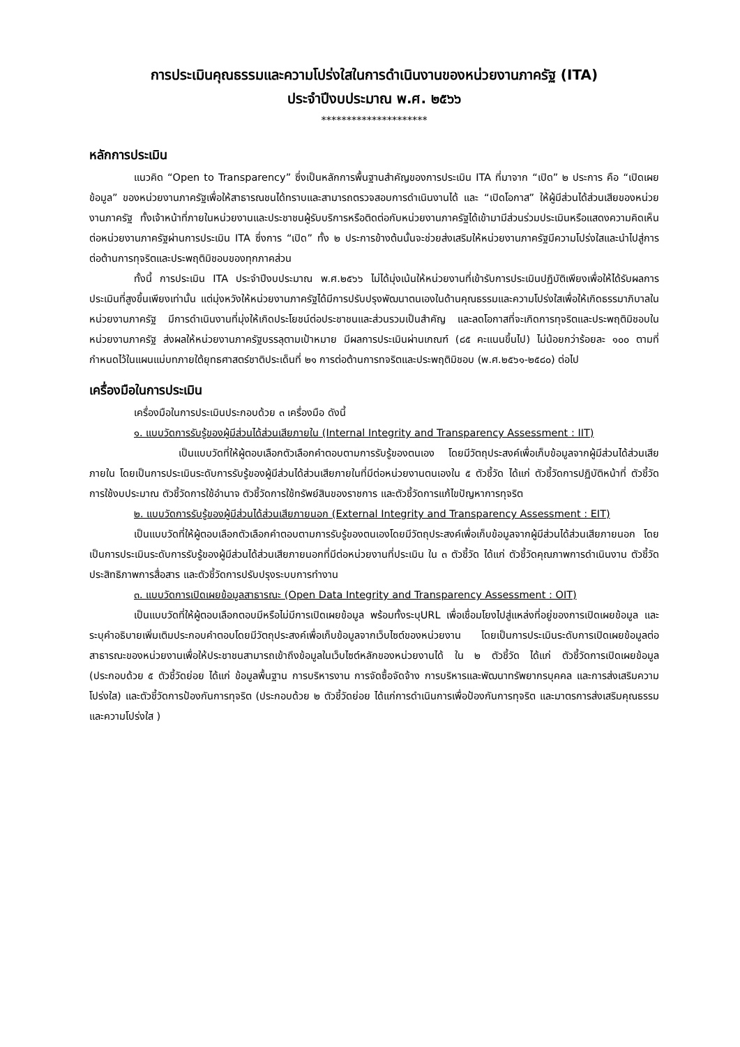การประเมินคุณธรรมและความโปร่งใสในการดำเนินงานของหน่วยงานภาครัฐ (ITA)
ประจำปีงบประมาณ พ.ศ. ๒๕๖๖
*********************
หลักการประเมิน
แนวคิด “Open to Transparency” ซึ่งเป็นหลักการพื้นฐานสำคัญของการประเมิน ITA ที่มาจาก “เปิด” ๒ ประการ คือ “เปิดเผยข้อมูล” ของหน่วยงานภาครัฐเพื่อให้สาธารณชนได้ทราบและสามารถตรวจสอบการดำเนินงานได้ และ “เปิดโอกาส” ให้ผู้มีส่วนได้ส่วนเสียของหน่วยงานภาครัฐ ทั้งเจ้าหน้าที่ภายในหน่วยงานและประชาชนผู้รับบริการหรือติดต่อกับหน่วยงานภาครัฐได้เข้ามามีส่วนร่วมประเมินหรือแสดงความคิดเห็นต่อหน่วยงานภาครัฐผ่านการประเมิน ITA ซึ่งการ “เปิด” ทั้ง ๒ ประการข้างต้นนั้นจะช่วยส่งเสริมให้หน่วยงานภาครัฐมีความโปร่งใสและนำไปสู่การต่อต้านการทุจริตและประพฤติมิชอบของทุกภาคส่วน
ทั้งนี้ การประเมิน ITA ประจำปีงบประมาณ พ.ศ.๒๕๖๖ ไม่ได้มุ่งเน้นให้หน่วยงานที่เข้ารับการประเมินปฏิบัติเพียงเพื่อให้ได้รับผลการประเมินที่สูงขึ้นเพียงเท่านั้น แต่มุ่งหวังให้หน่วยงานภาครัฐได้มีการปรับปรุงพัฒนาตนเองในด้านคุณธรรมและความโปร่งใสเพื่อให้เกิดธรรมาภิบาลในหน่วยงานภาครัฐ มีการดำเนินงานที่มุ่งให้เกิดประโยชน์ต่อประชาชนและส่วนรวมเป็นสำคัญ และลดโอกาสที่จะเกิดการทุจริตและประพฤติมิชอบในหน่วยงานภาครัฐ ส่งผลให้หน่วยงานภาครัฐบรรลุตามเป้าหมาย มีผลการประเมินผ่านเกณฑ์ (๘๕ คะแนนขึ้นไป) ไม่น้อยกว่าร้อยละ ๑๐๐ ตามที่กำหนดไว้ในแผนแม่บทภายใต้ยุทธศาสตร์ชาติประเด็นที่ ๒๑ การต่อต้านการทจริตและประพฤติมิชอบ (พ.ศ.๒๕๖๑-๒๕๘๐) ต่อไป
เครื่องมือในการประเมิน
เครื่องมือในการประเมินประกอบด้วย ๓ เครื่องมือ ดังนี้
๑. แบบวัดการรับรู้ของผู้มีส่วนได้ส่วนเสียภายใน (Internal Integrity and Transparency Assessment : IIT)
เป็นแบบวัดที่ให้ผู้ตอบเลือกตัวเลือกคำตอบตามการรับรู้ของตนเอง โดยมีวัตถุประสงค์เพื่อเก็บข้อมูลจากผู้มีส่วนได้ส่วนเสียภายใน โดยเป็นการประเมินระดับการรับรู้ของผู้มีส่วนได้ส่วนเสียภายในที่มีต่อหน่วยงานตนเองใน ๕ ตัวชี้วัด ได้แก่ ตัวชี้วัดการปฏิบัติหน้าที่ ตัวชี้วัดการใช้งบประมาณ ตัวชี้วัดการใช้อำนาจ ตัวชี้วัดการใช้ทรัพย์สินของราชการ และตัวชี้วัดการแก้ไขปัญหาการทุจริต
๒. แบบวัดการรับรู้ของผู้มีส่วนได้ส่วนเสียภายนอก (External Integrity and Transparency Assessment : EIT)
เป็นแบบวัดที่ให้ผู้ตอบเลือกตัวเลือกคำตอบตามการรับรู้ของตนเองโดยมีวัตถุประสงค์เพื่อเก็บข้อมูลจากผู้มีส่วนได้ส่วนเสียภายนอก โดยเป็นการประเมินระดับการรับรู้ของผู้มีส่วนได้ส่วนเสียภายนอกที่มีต่อหน่วยงานที่ประเมิน ใน ๓ ตัวชี้วัด ได้แก่ ตัวชี้วัดคุณภาพการดำเนินงาน ตัวชี้วัดประสิทธิภาพการสื่อสาร และตัวชี้วัดการปรับปรุงระบบการทำงาน
๓. แบบวัดการเปิดเผยข้อมูลสาธารณะ (Open Data Integrity and Transparency Assessment : OIT)
เป็นแบบวัดที่ให้ผู้ตอบเลือกตอบมีหรือไม่มีการเปิดเผยข้อมูล พร้อมทั้งระบุURL เพื่อเชื่อมโยงไปสู่แหล่งที่อยู่ของการเปิดเผยข้อมูล และระบุคำอธิบายเพิ่มเติมประกอบคำตอบโดยมีวัตถุประสงค์เพื่อเก็บข้อมูลจากเว็บไซต์ของหน่วยงาน โดยเป็นการประเมินระดับการเปิดเผยข้อมูลต่อสาธารณะของหน่วยงานเพื่อให้ประชาชนสามารถเข้าถึงข้อมูลในเว็บไซต์หลักของหน่วยงานได้ ใน ๒ ตัวชี้วัด ได้แก่ ตัวชี้วัดการเปิดเผยข้อมูล (ประกอบด้วย ๕ ตัวชี้วัดย่อย ได้แก่ ข้อมูลพื้นฐาน การบริหารงาน การจัดซื้อจัดจ้าง การบริหารและพัฒนาทรัพยากรบุคคล และการส่งเสริมความโปร่งใส) และตัวชี้วัดการป้องกันการทุจริต (ประกอบด้วย ๒ ตัวชี้วัดย่อย ได้แก่การดำเนินการเพื่อป้องกันการทุจริต และมาตรการส่งเสริมคุณธรรมและความโปร่งใส )